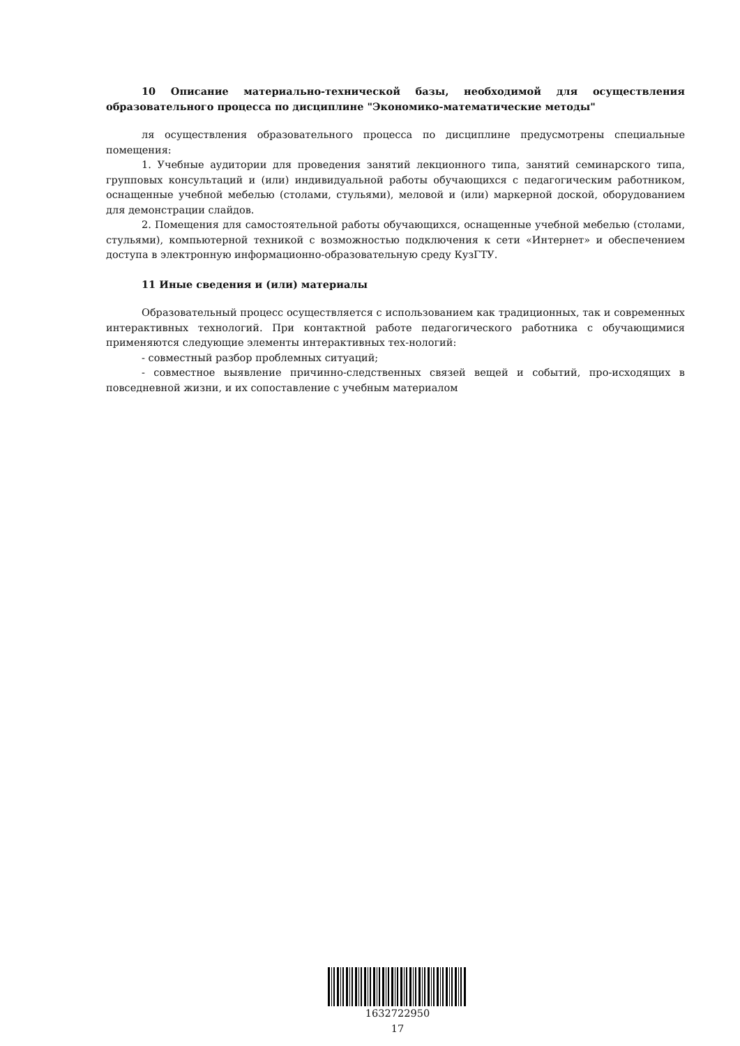10 Описание материально-технической базы, необходимой для осуществления образовательного процесса по дисциплине "Экономико-математические методы"
ля осуществления образовательного процесса по дисциплине предусмотрены специальные помещения:
1. Учебные аудитории для проведения занятий лекционного типа, занятий семинарского типа, групповых консультаций и (или) индивидуальной работы обучающихся с педагогическим работником, оснащенные учебной мебелью (столами, стульями), меловой и (или) маркерной доской, оборудованием для демонстрации слайдов.
2. Помещения для самостоятельной работы обучающихся, оснащенные учебной мебелью (столами, стульями), компьютерной техникой с возможностью подключения к сети «Интернет» и обеспечением доступа в электронную информационно-образовательную среду КузГТУ.
11 Иные сведения и (или) материалы
Образовательный процесс осуществляется с использованием как традиционных, так и современных интерактивных технологий. При контактной работе педагогического работника с обучающимися применяются следующие элементы интерактивных тех-нологий:
- совместный разбор проблемных ситуаций;
- совместное выявление причинно-следственных связей вещей и событий, про-исходящих в повседневной жизни, и их сопоставление с учебным материалом
1632722950
17